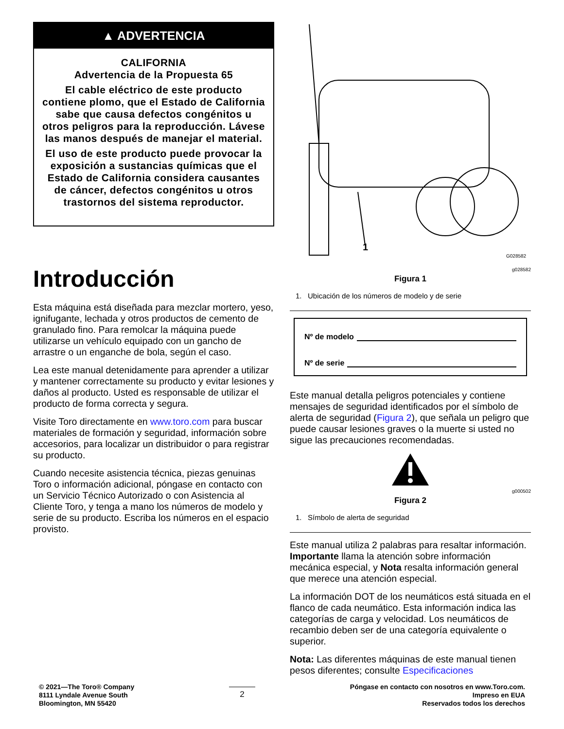▲ ADVERTENCIA
CALIFORNIA
Advertencia de la Propuesta 65
El cable eléctrico de este producto contiene plomo, que el Estado de California sabe que causa defectos congénitos u otros peligros para la reproducción. Lávese las manos después de manejar el material.
El uso de este producto puede provocar la exposición a sustancias químicas que el Estado de California considera causantes de cáncer, defectos congénitos u otros trastornos del sistema reproductor.
Introducción
Esta máquina está diseñada para mezclar mortero, yeso, ignifugante, lechada y otros productos de cemento de granulado fino. Para remolcar la máquina puede utilizarse un vehículo equipado con un gancho de arrastre o un enganche de bola, según el caso.
Lea este manual detenidamente para aprender a utilizar y mantener correctamente su producto y evitar lesiones y daños al producto. Usted es responsable de utilizar el producto de forma correcta y segura.
Visite Toro directamente en www.toro.com para buscar materiales de formación y seguridad, información sobre accesorios, para localizar un distribuidor o para registrar su producto.
Cuando necesite asistencia técnica, piezas genuinas Toro o información adicional, póngase en contacto con un Servicio Técnico Autorizado o con Asistencia al Cliente Toro, y tenga a mano los números de modelo y serie de su producto. Escriba los números en el espacio provisto.
1
G028582
g028582
Figura 1
1. Ubicación de los números de modelo y de serie
Nº de modelo
Nº de serie
Este manual detalla peligros potenciales y contiene mensajes de seguridad identificados por el símbolo de alerta de seguridad (Figura 2), que señala un peligro que puede causar lesiones graves o la muerte si usted no sigue las precauciones recomendadas.
g000502
Figura 2
1. Símbolo de alerta de seguridad
Este manual utiliza 2 palabras para resaltar información. Importante llama la atención sobre información mecánica especial, y Nota resalta información general que merece una atención especial.
La información DOT de los neumáticos está situada en el flanco de cada neumático. Esta información indica las categorías de carga y velocidad. Los neumáticos de recambio deben ser de una categoría equivalente o superior.
Nota: Las diferentes máquinas de este manual tienen pesos diferentes; consulte Especificaciones
© 2021—The Toro® Company
8111 Lyndale Avenue South
Bloomington, MN 55420
2
Póngase en contacto con nosotros en www.Toro.com.
Impreso en EUA
Reservados todos los derechos